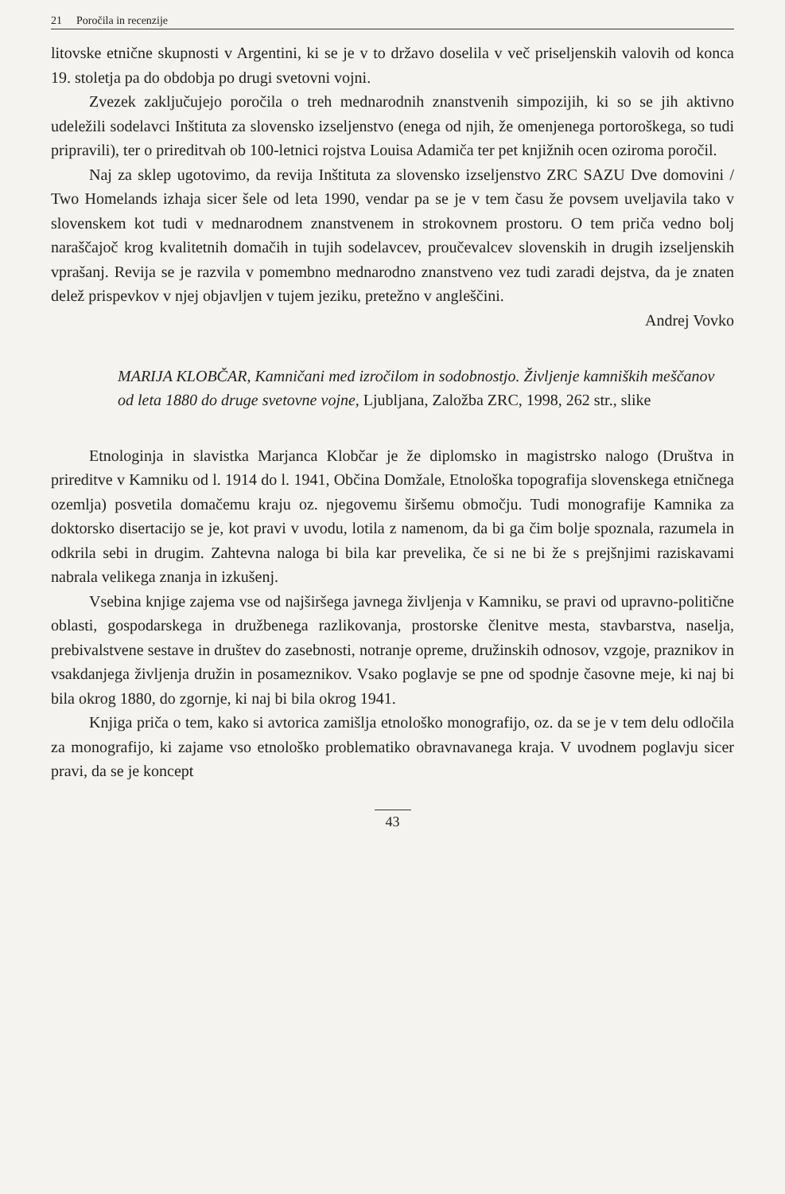21 Poročila in recenzije
litovske etnične skupnosti v Argentini, ki se je v to državo doselila v več priseljenskih valovih od konca 19. stoletja pa do obdobja po drugi svetovni vojni.
Zvezek zaključujejo poročila o treh mednarodnih znanstvenih simpozijih, ki so se jih aktivno udeležili sodelavci Inštituta za slovensko izseljenstvo (enega od njih, že omenjenega portoroškega, so tudi pripravili), ter o prireditvah ob 100-letnici rojstva Louisa Adamiča ter pet knjižnih ocen oziroma poročil.
Naj za sklep ugotovimo, da revija Inštituta za slovensko izseljenstvo ZRC SAZU Dve domovini / Two Homelands izhaja sicer šele od leta 1990, vendar pa se je v tem času že povsem uveljavila tako v slovenskem kot tudi v mednarodnem znanstvenem in strokovnem prostoru. O tem priča vedno bolj naraščajoč krog kvalitetnih domačih in tujih sodelavcev, proučevalcev slovenskih in drugih izseljenskih vprašanj. Revija se je razvila v pomembno mednarodno znanstveno vez tudi zaradi dejstva, da je znaten delež prispevkov v njej objavljen v tujem jeziku, pretežno v angleščini.
Andrej Vovko
MARIJA KLOBČAR, Kamničani med izročilom in sodobnostjo. Življenje kamniških meščanov od leta 1880 do druge svetovne vojne, Ljubljana, Založba ZRC, 1998, 262 str., slike
Etnologinja in slavistka Marjanca Klobčar je že diplomsko in magistrsko nalogo (Društva in prireditve v Kamniku od l. 1914 do l. 1941, Občina Domžale, Etnološka topografija slovenskega etničnega ozemlja) posvetila domačemu kraju oz. njegovemu širšemu območju. Tudi monografije Kamnika za doktorsko disertacijo se je, kot pravi v uvodu, lotila z namenom, da bi ga čim bolje spoznala, razumela in odkrila sebi in drugim. Zahtevna naloga bi bila kar prevelika, če si ne bi že s prejšnjimi raziskavami nabrala velikega znanja in izkušenj.
Vsebina knjige zajema vse od najširšega javnega življenja v Kamniku, se pravi od upravno-politične oblasti, gospodarskega in družbenega razlikovanja, prostorske členitve mesta, stavbarstva, naselja, prebivalstvene sestave in društev do zasebnosti, notranje opreme, družinskih odnosov, vzgoje, praznikov in vsakdanjega življenja družin in posameznikov. Vsako poglavje se pne od spodnje časovne meje, ki naj bi bila okrog 1880, do zgornje, ki naj bi bila okrog 1941.
Knjiga priča o tem, kako si avtorica zamišlja etnološko monografijo, oz. da se je v tem delu odločila za monografijo, ki zajame vso etnološko problematiko obravnavanega kraja. V uvodnem poglavju sicer pravi, da se je koncept
43